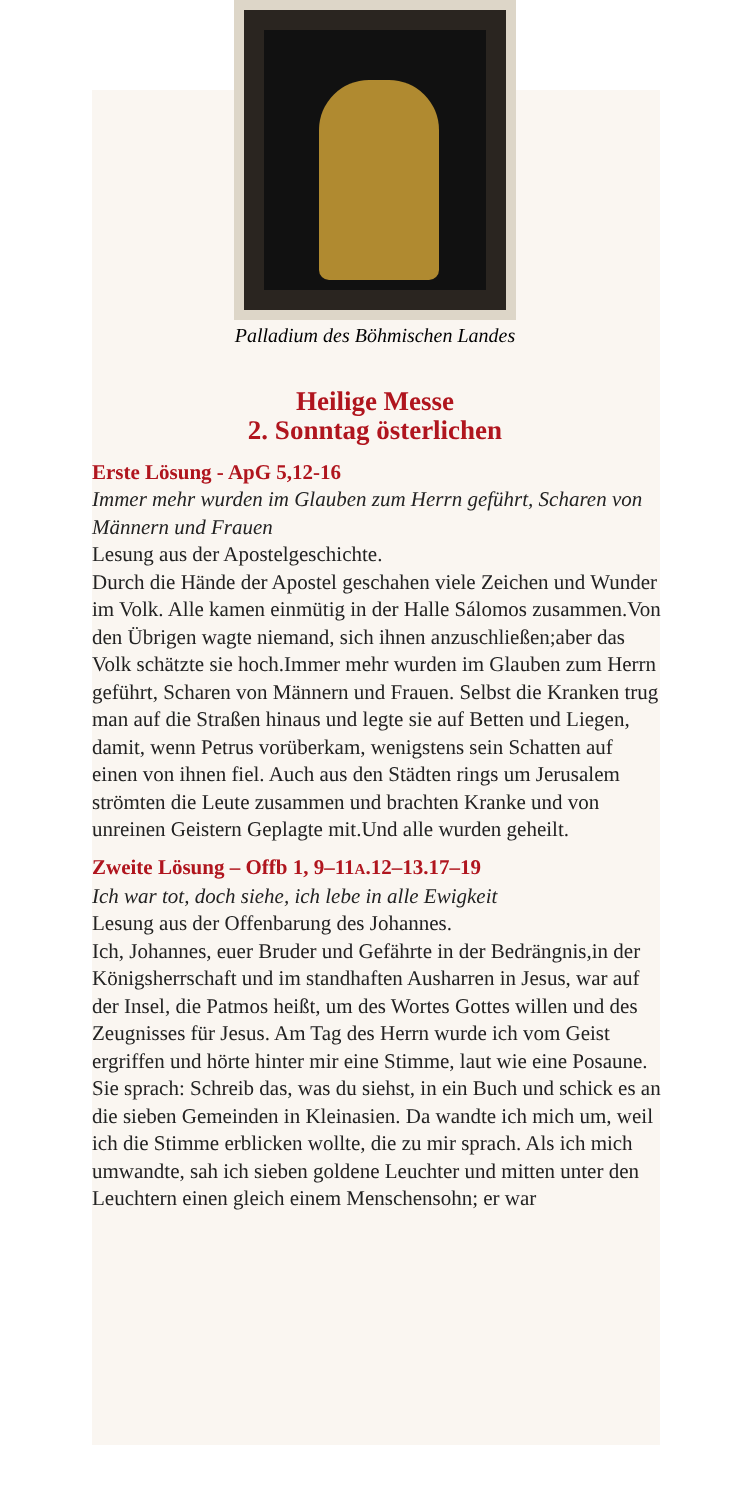Palladium des Böhmischen Landes
Heilige Messe
2. Sonntag österlichen
Erste Lösung - ApG 5,12-16
Immer mehr wurden im Glauben zum Herrn geführt, Scharen von Männern und Frauen
Lesung aus der Apostelgeschichte.
Durch die Hände der Apostel geschahen viele Zeichen und Wunder im Volk. Alle kamen einmütig in der Halle Sálomos zusammen.Von den Übrigen wagte niemand, sich ihnen anzuschließen;aber das Volk schätzte sie hoch.Immer mehr wurden im Glauben zum Herrn geführt, Scharen von Männern und Frauen. Selbst die Kranken trug man auf die Straßen hinaus und legte sie auf Betten und Liegen, damit, wenn Petrus vorüberkam, wenigstens sein Schatten auf einen von ihnen fiel. Auch aus den Städten rings um Jerusalem strömten die Leute zusammen und brachten Kranke und von unreinen Geistern Geplagte mit.Und alle wurden geheilt.
Zweite Lösung – Offb 1, 9–11A.12–13.17–19
Ich war tot, doch siehe, ich lebe in alle Ewigkeit
Lesung aus der Offenbarung des Johannes.
Ich, Johannes, euer Bruder und Gefährte in der Bedrängnis,in der Königsherrschaft und im standhaften Ausharren in Jesus, war auf der Insel, die Patmos heißt, um des Wortes Gottes willen und des Zeugnisses für Jesus. Am Tag des Herrn wurde ich vom Geist ergriffen und hörte hinter mir eine Stimme, laut wie eine Posaune. Sie sprach: Schreib das, was du siehst, in ein Buch und schick es an die sieben Gemeinden in Kleinasien. Da wandte ich mich um, weil ich die Stimme erblicken wollte, die zu mir sprach. Als ich mich umwandte, sah ich sieben goldene Leuchter und mitten unter den Leuchtern einen gleich einem Menschensohn; er war